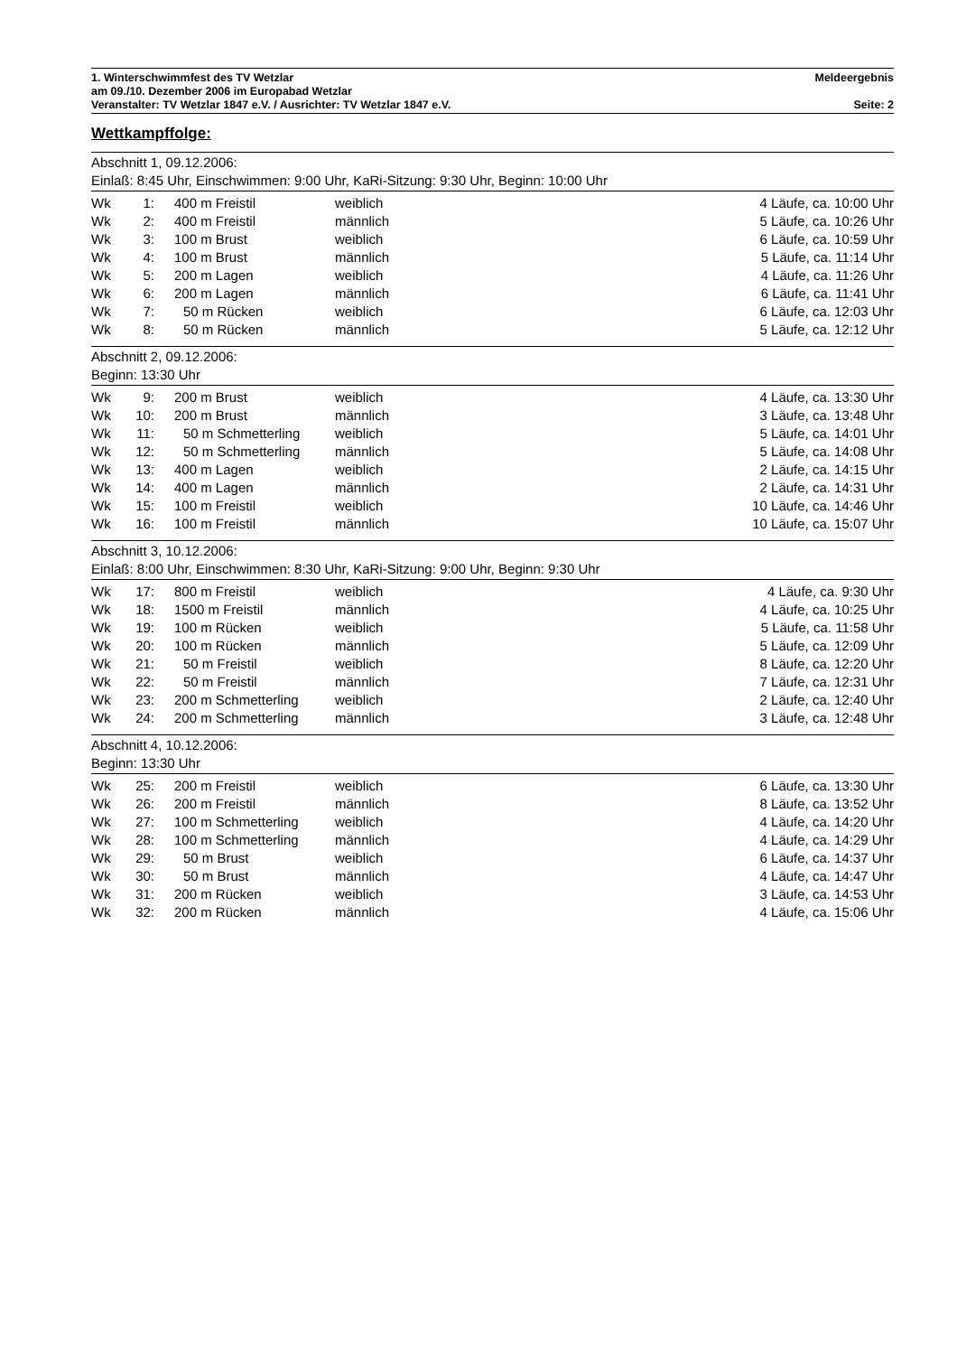1. Winterschwimmfest des TV Wetzlar Meldeergebnis
am 09./10. Dezember 2006 im Europabad Wetzlar
Veranstalter: TV Wetzlar 1847 e.V. / Ausrichter: TV Wetzlar 1847 e.V. Seite: 2
Wettkampffolge:
Abschnitt 1, 09.12.2006:
Einlaß: 8:45 Uhr, Einschwimmen: 9:00 Uhr, KaRi-Sitzung: 9:30 Uhr, Beginn: 10:00 Uhr
| Wk | 1: | 400 m Freistil | weiblich | 4 Läufe, ca. 10:00 Uhr |
| Wk | 2: | 400 m Freistil | männlich | 5 Läufe, ca. 10:26 Uhr |
| Wk | 3: | 100 m Brust | weiblich | 6 Läufe, ca. 10:59 Uhr |
| Wk | 4: | 100 m Brust | männlich | 5 Läufe, ca. 11:14 Uhr |
| Wk | 5: | 200 m Lagen | weiblich | 4 Läufe, ca. 11:26 Uhr |
| Wk | 6: | 200 m Lagen | männlich | 6 Läufe, ca. 11:41 Uhr |
| Wk | 7: | 50 m Rücken | weiblich | 6 Läufe, ca. 12:03 Uhr |
| Wk | 8: | 50 m Rücken | männlich | 5 Läufe, ca. 12:12 Uhr |
Abschnitt 2, 09.12.2006:
Beginn: 13:30 Uhr
| Wk | 9: | 200 m Brust | weiblich | 4 Läufe, ca. 13:30 Uhr |
| Wk | 10: | 200 m Brust | männlich | 3 Läufe, ca. 13:48 Uhr |
| Wk | 11: | 50 m Schmetterling | weiblich | 5 Läufe, ca. 14:01 Uhr |
| Wk | 12: | 50 m Schmetterling | männlich | 5 Läufe, ca. 14:08 Uhr |
| Wk | 13: | 400 m Lagen | weiblich | 2 Läufe, ca. 14:15 Uhr |
| Wk | 14: | 400 m Lagen | männlich | 2 Läufe, ca. 14:31 Uhr |
| Wk | 15: | 100 m Freistil | weiblich | 10 Läufe, ca. 14:46 Uhr |
| Wk | 16: | 100 m Freistil | männlich | 10 Läufe, ca. 15:07 Uhr |
Abschnitt 3, 10.12.2006:
Einlaß: 8:00 Uhr, Einschwimmen: 8:30 Uhr, KaRi-Sitzung: 9:00 Uhr, Beginn: 9:30 Uhr
| Wk | 17: | 800 m Freistil | weiblich | 4 Läufe, ca. 9:30 Uhr |
| Wk | 18: | 1500 m Freistil | männlich | 4 Läufe, ca. 10:25 Uhr |
| Wk | 19: | 100 m Rücken | weiblich | 5 Läufe, ca. 11:58 Uhr |
| Wk | 20: | 100 m Rücken | männlich | 5 Läufe, ca. 12:09 Uhr |
| Wk | 21: | 50 m Freistil | weiblich | 8 Läufe, ca. 12:20 Uhr |
| Wk | 22: | 50 m Freistil | männlich | 7 Läufe, ca. 12:31 Uhr |
| Wk | 23: | 200 m Schmetterling | weiblich | 2 Läufe, ca. 12:40 Uhr |
| Wk | 24: | 200 m Schmetterling | männlich | 3 Läufe, ca. 12:48 Uhr |
Abschnitt 4, 10.12.2006:
Beginn: 13:30 Uhr
| Wk | 25: | 200 m Freistil | weiblich | 6 Läufe, ca. 13:30 Uhr |
| Wk | 26: | 200 m Freistil | männlich | 8 Läufe, ca. 13:52 Uhr |
| Wk | 27: | 100 m Schmetterling | weiblich | 4 Läufe, ca. 14:20 Uhr |
| Wk | 28: | 100 m Schmetterling | männlich | 4 Läufe, ca. 14:29 Uhr |
| Wk | 29: | 50 m Brust | weiblich | 6 Läufe, ca. 14:37 Uhr |
| Wk | 30: | 50 m Brust | männlich | 4 Läufe, ca. 14:47 Uhr |
| Wk | 31: | 200 m Rücken | weiblich | 3 Läufe, ca. 14:53 Uhr |
| Wk | 32: | 200 m Rücken | männlich | 4 Läufe, ca. 15:06 Uhr |